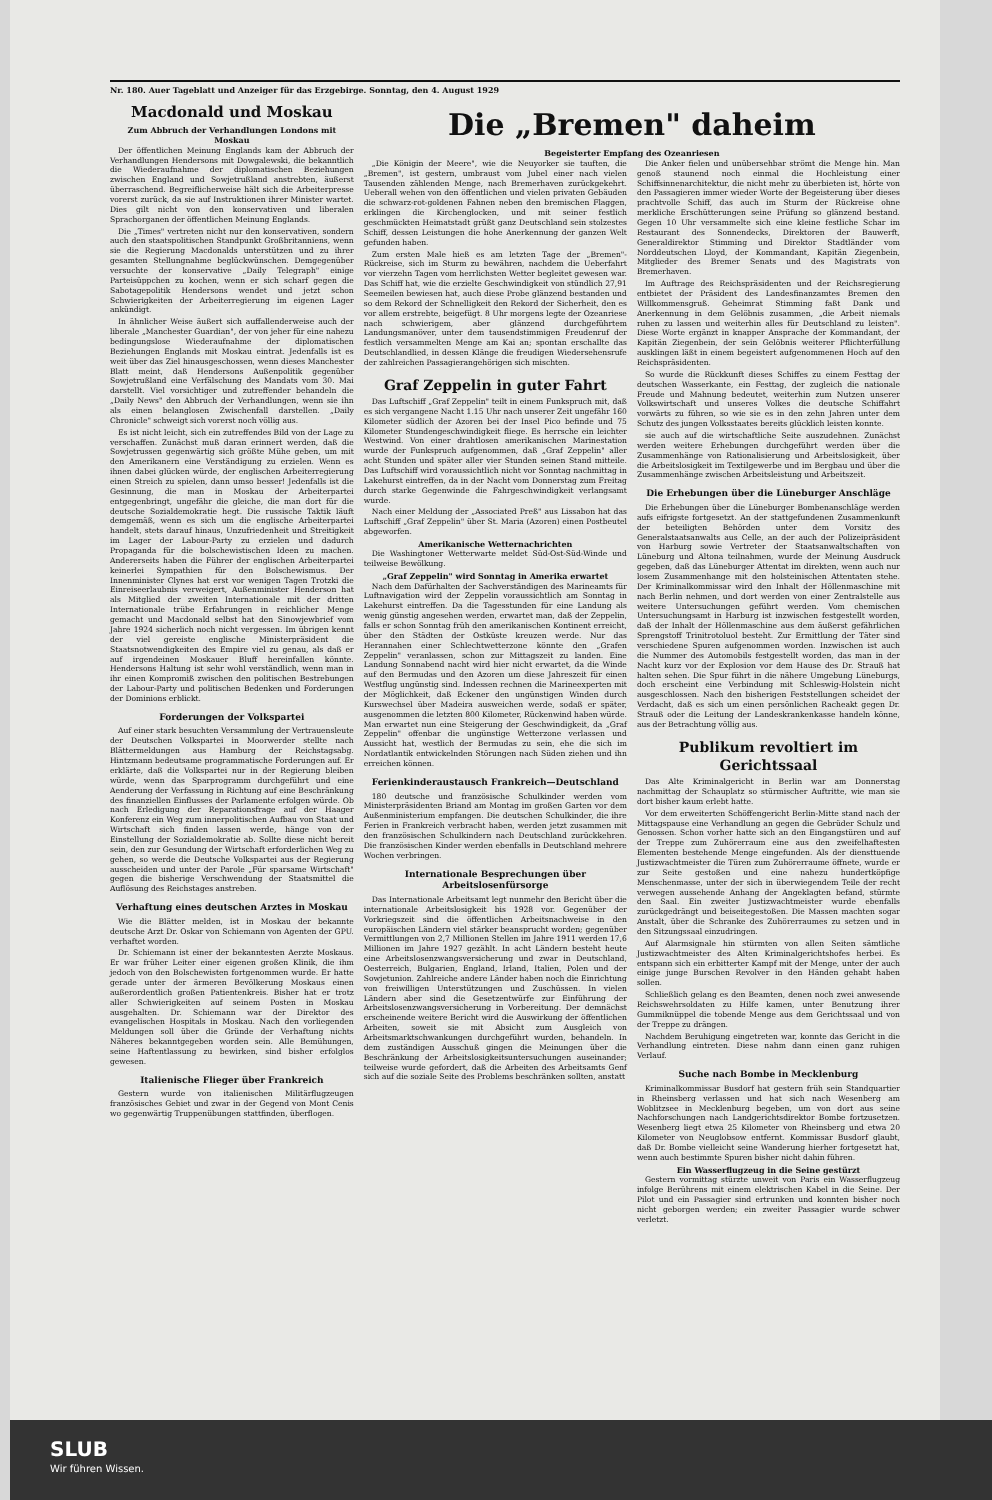Nr. 180. Auer Tageblatt und Anzeiger für das Erzgebirge. Sonntag, den 4. August 1929
Macdonald und Moskau
Zum Abbruch der Verhandlungen Londons mit Moskau
Der öffentlichen Meinung Englands kam der Abbruch der Verhandlungen Hendersons mit Dowgalewski, die bekanntlich die Wiederaufnahme der diplomatischen Beziehungen zwischen England und Sowjetrußland anstrebten, äußerst überraschend. Begreiflicherweise hält sich die Arbeiterpresse vorerst zurück, da sie auf Instruktionen ihrer Minister wartet. Dies gilt nicht von den konservativen und liberalen Sprachorganen der öffentlichen Meinung Englands.
Die „Times" vertreten nicht nur den konservativen, sondern auch den staatspolitischen Standpunkt Großbritanniens, wenn sie die Regierung Macdonalds unterstützen und zu ihrer gesamten Stellungnahme beglückwünschen. Demgegenüber versuchte der konservative „Daily Telegraph" einige Parteisüppchen zu kochen, wenn er sich scharf gegen die Sabotagepolitik Hendersons wendet und jetzt schon Schwierigkeiten der Arbeiterregierung im eigenen Lager ankündigt.
In ähnlicher Weise äußert sich auffallenderweise auch der liberale „Manchester Guardian", der von jeher für eine nahezu bedingungslose Wiederaufnahme der diplomatischen Beziehungen Englands mit Moskau eintrat. Jedenfalls ist es weit über das Ziel hinausgeschossen, wenn dieses Manchester Blatt meint, daß Hendersons Außenpolitik gegenüber Sowjetrußland eine Verfälschung des Mandats vom 30. Mai darstellt. Viel vorsichtiger und zutreffender behandeln die „Daily News" den Abbruch der Verhandlungen, wenn sie ihn als einen belanglosen Zwischenfall darstellen. „Daily Chronicle" schweigt sich vorerst noch völlig aus.
Es ist nicht leicht, sich ein zutreffendes Bild von der Lage zu verschaffen. Zunächst muß daran erinnert werden, daß die Sowjetrussen gegenwärtig sich größte Mühe geben, um mit den Amerikanern eine Verständigung zu erzielen. Wenn es ihnen dabei glücken würde, der englischen Arbeiterregierung einen Streich zu spielen, dann umso besser! Jedenfalls ist die Gesinnung, die man in Moskau der Arbeiterpartei entgegenbringt, ungefähr die gleiche, die man dort für die deutsche Sozialdemokratie hegt. Die russische Taktik läuft demgemäß, wenn es sich um die englische Arbeiterpartei handelt, stets darauf hinaus, Unzufriedenheit und Streitigkeit im Lager der Labour-Party zu erzielen und dadurch Propaganda für die bolschewistischen Ideen zu machen. Andererseits haben die Führer der englischen Arbeiterpartei keinerlei Sympathien für den Bolschewismus. Der Innenminister Clynes hat erst vor wenigen Tagen Trotzki die Einreiseerlaubnis verweigert, Außenminister Henderson hat als Mitglied der zweiten Internationale mit der dritten Internationale trübe Erfahrungen in reichlicher Menge gemacht und Macdonald selbst hat den Sinowjewbrief vom Jahre 1924 sicherlich noch nicht vergessen. Im übrigen kennt der viel gereiste englische Ministerpräsident die Staatsnotwendigkeiten des Empire viel zu genau, als daß er auf irgendeinen Moskauer Bluff hereinfallen könnte. Hendersons Haltung ist sehr wohl verständlich, wenn man in ihr einen Kompromiß zwischen den politischen Bestrebungen der Labour-Party und politischen Bedenken und Forderungen der Dominions erblickt.
Forderungen der Volkspartei
Auf einer stark besuchten Versammlung der Vertrauensleute der Deutschen Volkspartei in Moorwerder stellte nach Blättermeldungen aus Hamburg der Reichstagsabg. Hintzmann bedeutsame programmatische Forderungen auf. Er erklärte, daß die Volkspartei nur in der Regierung bleiben würde, wenn das Sparprogramm durchgeführt und eine Aenderung der Verfassung in Richtung auf eine Beschränkung des finanziellen Einflusses der Parlamente erfolgen würde. Ob nach Erledigung der Reparationsfrage auf der Haager Konferenz ein Weg zum innerpolitischen Aufbau von Staat und Wirtschaft sich finden lassen werde, hänge von der Einstellung der Sozialdemokratie ab. Sollte diese nicht bereit sein, den zur Gesundung der Wirtschaft erforderlichen Weg zu gehen, so werde die Deutsche Volkspartei aus der Regierung ausscheiden und unter der Parole „Für sparsame Wirtschaft" gegen die bisherige Verschwendung der Staatsmittel die Auflösung des Reichstages anstreben.
Verhaftung eines deutschen Arztes in Moskau
Wie die Blätter melden, ist in Moskau der bekannte deutsche Arzt Dr. Oskar von Schiemann von Agenten der GPU. verhaftet worden.
Dr. Schiemann ist einer der bekanntesten Aerzte Moskaus. Er war früher Leiter einer eigenen großen Klinik, die ihm jedoch von den Bolschewisten fortgenommen wurde. Er hatte gerade unter der ärmeren Bevölkerung Moskaus einen außerordentlich großen Patientenkreis. Bisher hat er trotz aller Schwierigkeiten auf seinem Posten in Moskau ausgehalten. Dr. Schiemann war der Direktor des evangelischen Hospitals in Moskau. Nach den vorliegenden Meldungen soll über die Gründe der Verhaftung nichts Näheres bekanntgegeben worden sein. Alle Bemühungen, seine Haftentlassung zu bewirken, sind bisher erfolglos gewesen.
Italienische Flieger über Frankreich
Gestern wurde von italienischen Militärflugzeugen französisches Gebiet und zwar in der Gegend von Mont Cenis wo gegenwärtig Truppenübungen stattfinden, überflogen.
Die „Bremen" daheim
Begeisterter Empfang des Ozeanriesen
„Die Königin der Meere", wie die Neuyorker sie tauften, die „Bremen", ist gestern, umbraust vom Jubel einer nach vielen Tausenden zählenden Menge, nach Bremerhaven zurückgekehrt. Ueberall wehen von den öffentlichen und vielen privaten Gebäuden die schwarz-rot-goldenen Fahnen neben den bremischen Flaggen, erklingen die Kirchenglocken, und mit seiner festlich geschmückten Heimatstadt grüßt ganz Deutschland sein stolzestes Schiff, dessen Leistungen die hohe Anerkennung der ganzen Welt gefunden haben.
Zum ersten Male hieß es am letzten Tage der „Bremen"-Rückreise, sich im Sturm zu bewähren, nachdem die Ueberfahrt vor vierzehn Tagen vom herrlichsten Wetter begleitet gewesen war. Das Schiff hat, wie die erzielte Geschwindigkeit von stündlich 27,91 Seemeilen bewiesen hat, auch diese Probe glänzend bestanden und so dem Rekord der Schnelligkeit den Rekord der Sicherheit, den es vor allem erstrebte, beigefügt. 8 Uhr morgens legte der Ozeanriese nach schwierigem, aber glänzend durchgeführtem Landungsmanöver, unter dem tausendstimmigen Freudenruf der festlich versammelten Menge am Kai an; spontan erschallte das Deutschlandlied, in dessen Klänge die freudigen Wiedersehensrufe der zahlreichen Passagierangehörigen sich mischten.
Graf Zeppelin in guter Fahrt
Das Luftschiff „Graf Zeppelin" teilt in einem Funkspruch mit, daß es sich vergangene Nacht 1.15 Uhr nach unserer Zeit ungefähr 160 Kilometer südlich der Azoren bei der Insel Pico befinde und 75 Kilometer Stundengeschwindigkeit fliege. Es herrsche ein leichter Westwind. Von einer drahtlosen amerikanischen Marinestation wurde der Funkspruch aufgenommen, daß „Graf Zeppelin" aller acht Stunden und später aller vier Stunden seinen Stand mitteile. Das Luftschiff wird voraussichtlich nicht vor Sonntag nachmittag in Lakehurst eintreffen, da in der Nacht vom Donnerstag zum Freitag durch starke Gegenwinde die Fahrgeschwindigkeit verlangsamt wurde.
Nach einer Meldung der „Associated Preß" aus Lissabon hat das Luftschiff „Graf Zeppelin" über St. Maria (Azoren) einen Postbeutel abgeworfen.
Amerikanische Wetternachrichten
Die Washingtoner Wetterwarte meldet Süd-Ost-Süd-Winde und teilweise Bewölkung.
„Graf Zeppelin" wird Sonntag in Amerika erwartet
Nach dem Dafürhalten der Sachverständigen des Marineamts für Luftnavigation wird der Zeppelin voraussichtlich am Sonntag in Lakehurst eintreffen. Da die Tagesstunden für eine Landung als wenig günstig angesehen werden, erwartet man, daß der Zeppelin, falls er schon Sonntag früh den amerikanischen Kontinent erreicht, über den Städten der Ostküste kreuzen werde. Nur das Herannahen einer Schlechtwetterzone könnte den „Grafen Zeppelin" veranlassen, schon zur Mittagszeit zu landen. Eine Landung Sonnabend nacht wird hier nicht erwartet, da die Winde auf den Bermudas und den Azoren um diese Jahreszeit für einen Westflug ungünstig sind. Indessen rechnen die Marineexperten mit der Möglichkeit, daß Eckener den ungünstigen Winden durch Kurswechsel über Madeira ausweichen werde, sodaß er später, ausgenommen die letzten 800 Kilometer, Rückenwind haben würde. Man erwartet nun eine Steigerung der Geschwindigkeit, da „Graf Zeppelin" offenbar die ungünstige Wetterzone verlassen und Aussicht hat, westlich der Bermudas zu sein, ehe die sich im Nordatlantik entwickelnden Störungen nach Süden ziehen und ihn erreichen können.
Ferienkinderaustausch Frankreich—Deutschland
180 deutsche und französische Schulkinder werden vom Ministerpräsidenten Briand am Montag im großen Garten vor dem Außenministerium empfangen. Die deutschen Schulkinder, die ihre Ferien in Frankreich verbracht haben, werden jetzt zusammen mit den französischen Schulkindern nach Deutschland zurückkehren. Die französischen Kinder werden ebenfalls in Deutschland mehrere Wochen verbringen.
Internationale Besprechungen über Arbeitslosenfürsorge
Das Internationale Arbeitsamt legt nunmehr den Bericht über die internationale Arbeitslosigkeit bis 1928 vor. Gegenüber der Vorkriegszeit sind die öffentlichen Arbeitsnachweise in den europäischen Ländern viel stärker beansprucht worden; gegenüber Vermittlungen von 2,7 Millionen Stellen im Jahre 1911 werden 17,6 Millionen im Jahre 1927 gezählt. In acht Ländern besteht heute eine Arbeitslosenzwangsversicherung und zwar in Deutschland, Oesterreich, Bulgarien, England, Irland, Italien, Polen und der Sowjetunion. Zahlreiche andere Länder haben noch die Einrichtung von freiwilligen Unterstützungen und Zuschüssen. In vielen Ländern aber sind die Gesetzentwürfe zur Einführung der Arbeitslosenzwangsversicherung in Vorbereitung. Der demnächst erscheinende weitere Bericht wird die Auswirkung der öffentlichen Arbeiten, soweit sie mit Absicht zum Ausgleich von Arbeitsmarktschwankungen durchgeführt wurden, behandeln. In dem zuständigen Ausschuß gingen die Meinungen über die Beschränkung der Arbeitslosigkeitsuntersuchungen auseinander; teilweise wurde gefordert, daß die Arbeiten des Arbeitsamts Genf sich auf die soziale Seite des Problems beschränken sollten, anstatt
Die Anker fielen und unübersehbar strömt die Menge hin. Man genoß staunend noch einmal die Hochleistung einer Schiffsinnenarchitektur, die nicht mehr zu überbieten ist, hörte von den Passagieren immer wieder Worte der Begeisterung über dieses prachtvolle Schiff, das auch im Sturm der Rückreise ohne merkliche Erschütterungen seine Prüfung so glänzend bestand. Gegen 10 Uhr versammelte sich eine kleine festliche Schar im Restaurant des Sonnendecks, Direktoren der Bauwerft, Generaldirektor Stimming und Direktor Stadtländer vom Norddeutschen Lloyd, der Kommandant, Kapitän Ziegenbein, Mitglieder des Bremer Senats und des Magistrats von Bremerhaven.
Im Auftrage des Reichspräsidenten und der Reichsregierung entbietet der Präsident des Landesfinanzamtes Bremen den Willkommensgruß. Geheimrat Stimming faßt Dank und Anerkennung in dem Gelöbnis zusammen, „die Arbeit niemals ruhen zu lassen und weiterhin alles für Deutschland zu leisten". Diese Worte ergänzt in knapper Ansprache der Kommandant, der Kapitän Ziegenbein, der sein Gelöbnis weiterer Pflichterfüllung ausklingen läßt in einem begeistert aufgenommenen Hoch auf den Reichspräsidenten.
So wurde die Rückkunft dieses Schiffes zu einem Festtag der deutschen Wasserkante, ein Festtag, der zugleich die nationale Freude und Mahnung bedeutet, weiterhin zum Nutzen unserer Volkswirtschaft und unseres Volkes die deutsche Schiffahrt vorwärts zu führen, so wie sie es in den zehn Jahren unter dem Schutz des jungen Volksstaates bereits glücklich leisten konnte.
sie auch auf die wirtschaftliche Seite auszudehnen. Zunächst werden weitere Erhebungen durchgeführt werden über die Zusammenhänge von Rationalisierung und Arbeitslosigkeit, über die Arbeitslosigkeit im Textilgewerbe und im Bergbau und über die Zusammenhänge zwischen Arbeitsleistung und Arbeitszeit.
Die Erhebungen über die Lüneburger Anschläge
Die Erhebungen über die Lüneburger Bombenanschläge werden aufs eifrigste fortgesetzt. An der stattgefundenen Zusammenkunft der beteiligten Behörden unter dem Vorsitz des Generalstaatsanwalts aus Celle, an der auch der Polizeipräsident von Harburg sowie Vertreter der Staatsanwaltschaften von Lüneburg und Altona teilnahmen, wurde der Meinung Ausdruck gegeben, daß das Lüneburger Attentat im direkten, wenn auch nur losem Zusammenhange mit den holsteinischen Attentaten stehe. Der Kriminalkommissar wird den Inhalt der Höllenmaschine mit nach Berlin nehmen, und dort werden von einer Zentralstelle aus weitere Untersuchungen geführt werden. Vom chemischen Untersuchungsamt in Harburg ist inzwischen festgestellt worden, daß der Inhalt der Höllenmaschine aus dem äußerst gefährlichen Sprengstoff Trinitrotoluol besteht. Zur Ermittlung der Täter sind verschiedene Spuren aufgenommen worden. Inzwischen ist auch die Nummer des Automobils festgestellt worden, das man in der Nacht kurz vor der Explosion vor dem Hause des Dr. Strauß hat halten sehen. Die Spur führt in die nähere Umgebung Lüneburgs, doch erscheint eine Verbindung mit Schleswig-Holstein nicht ausgeschlossen. Nach den bisherigen Feststellungen scheidet der Verdacht, daß es sich um einen persönlichen Racheakt gegen Dr. Strauß oder die Leitung der Landeskrankenkasse handeln könne, aus der Betrachtung völlig aus.
Publikum revoltiert im Gerichtssaal
Das Alte Kriminalgericht in Berlin war am Donnerstag nachmittag der Schauplatz so stürmischer Auftritte, wie man sie dort bisher kaum erlebt hatte.
Vor dem erweiterten Schöffengericht Berlin-Mitte stand nach der Mittagspause eine Verhandlung an gegen die Gebrüder Schulz und Genossen. Schon vorher hatte sich an den Eingangstüren und auf der Treppe zum Zuhörerraum eine aus den zweifelhaftesten Elementen bestehende Menge eingefunden. Als der diensttuende Justizwachtmeister die Türen zum Zuhörerraume öffnete, wurde er zur Seite gestoßen und eine nahezu hundertköpfige Menschenmasse, unter der sich in überwiegendem Teile der recht verwegen aussehende Anhang der Angeklagten befand, stürmte den Saal. Ein zweiter Justizwachtmeister wurde ebenfalls zurückgedrängt und beiseitegestoßen. Die Massen machten sogar Anstalt, über die Schranke des Zuhörerraumes zu setzen und in den Sitzungssaal einzudringen.
Auf Alarmsignale hin stürmten von allen Seiten sämtliche Justizwachtmeister des Alten Kriminalgerichtshofes herbei. Es entspann sich ein erbitterter Kampf mit der Menge, unter der auch einige junge Burschen Revolver in den Händen gehabt haben sollen.
Schließlich gelang es den Beamten, denen noch zwei anwesende Reichswehrsoldaten zu Hilfe kamen, unter Benutzung ihrer Gummiknüppel die tobende Menge aus dem Gerichtssaal und von der Treppe zu drängen.
Nachdem Beruhigung eingetreten war, konnte das Gericht in die Verhandlung eintreten. Diese nahm dann einen ganz ruhigen Verlauf.
Suche nach Bombe in Mecklenburg
Kriminalkommissar Busdorf hat gestern früh sein Standquartier in Rheinsberg verlassen und hat sich nach Wesenberg am Woblitzsee in Mecklenburg begeben, um von dort aus seine Nachforschungen nach Landgerichtsdirektor Bombe fortzusetzen. Wesenberg liegt etwa 25 Kilometer von Rheinsberg und etwa 20 Kilometer von Neuglobsow entfernt. Kommissar Busdorf glaubt, daß Dr. Bombe vielleicht seine Wanderung hierher fortgesetzt hat, wenn auch bestimmte Spuren bisher nicht dahin führen.
Ein Wasserflugzeug in die Seine gestürzt
Gestern vormittag stürzte unweit von Paris ein Wasserflugzeug infolge Berührens mit einem elektrischen Kabel in die Seine. Der Pilot und ein Passagier sind ertrunken und konnten bisher noch nicht geborgen werden; ein zweiter Passagier wurde schwer verletzt.
SLUB
Wir führen Wissen.